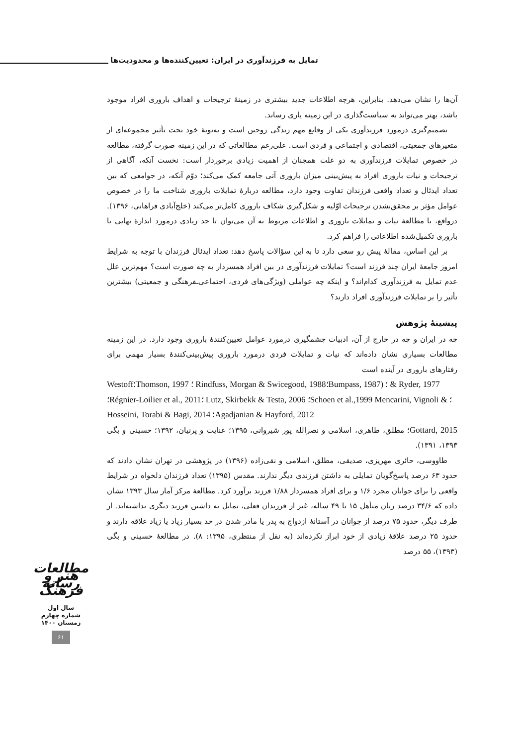تمایل به فرزندآوری در ایران: تعیین‌کننده‌ها و محدودیت‌ها
آن‌ها را نشان می‌دهد. بنابراین، هرچه اطلاعات جدید بیشتری در زمینهٔ ترجیحات و اهداف باروری افراد موجود باشد، بهتر می‌تواند به سیاست‌گذاری در این زمینه یاری رساند.
تصمیم‌گیری درمورد فرزندآوری یکی از وقایع مهم زندگی زوجین است و به‌نوبهٔ خود تحت تأثیر مجموعه‌ای از متغیرهای جمعیتی، اقتصادی و اجتماعی و فردی است. علی‌رغم مطالعاتی که در این زمینه صورت گرفته، مطالعه در خصوص تمایلات فرزندآوری به دو علت همچنان از اهمیت زیادی برخوردار است: نخست آنکه، آگاهی از ترجیحات و نیات باروری افراد به پیش‌بینی میزان باروری آتی جامعه کمک می‌کند؛ دوّم آنکه، در جوامعی که بین تعداد ایدئال و تعداد واقعی فرزندان تفاوت وجود دارد، مطالعه دربارهٔ تمایلات باروری شناخت ما را در خصوص عوامل مؤثر بر محقق‌نشدن ترجیحات اوّلیه و شکل‌گیری شکاف باروری کامل‌تر می‌کند (خلج‌آبادی فراهانی، ۱۳۹۶). درواقع، با مطالعهٔ نیات و تمایلات باروری و اطلاعات مربوط به آن می‌توان تا حد زیادی درمورد اندازهٔ نهایی یا باروری تکمیل‌شده اطلاعاتی را فراهم کرد.
بر این اساس، مقالهٔ پیش رو سعی دارد تا به این سؤالات پاسخ دهد: تعداد ایدئال فرزندان با توجه به شرایط امروز جامعهٔ ایران چند فرزند است؟ تمایلات فرزندآوری در بین افراد همسردار به چه صورت است؟ مهم‌ترین علل عدم تمایل به فرزندآوری کدام‌اند؟ و اینکه چه عواملی (ویژگی‌های فردی، اجتماعی‌ـفرهنگی و جمعیتی) بیشترین تأثیر را بر تمایلات فرزندآوری افراد دارند؟
پیشینهٔ پژوهش
چه در ایران و چه در خارج از آن، ادبیات چشمگیری درمورد عوامل تعیین‌کنندهٔ باروری وجود دارد. در این زمینه مطالعات بسیاری نشان داده‌اند که نیات و تمایلات فردی درمورد باروری پیش‌بینی‌کنندهٔ بسیار مهمی برای رفتارهای باروری در آینده است
Westoff؛Thomson, 1997 ؛ Rindfuss, Morgan & Swicegood, 1988؛Bumpass, 1987) ؛ & Ryder, 1977
؛Régnier-Loilier et al., 2011؛ Lutz, Skirbekk & Testa, 2006 ؛Schoen et al.,1999 Mencarini, Vignoli & ؛Hosseini, Torabi & Bagi, 2014 ؛Agadjanian & Hayford, 2012
Gottard, 2015؛ مطلق، طاهری، اسلامی و نصرالله پور شیروانی، ۱۳۹۵؛ عنایت و پرنیان، ۱۳۹۲؛ حسینی و بگی ۱۳۹۳، ۱۳۹۱).
طاووسی، حائری مهریزی، صدیقی، مطلق، اسلامی و نقی‌زاده (۱۳۹۶) در پژوهشی در تهران نشان دادند که حدود ۶۳ درصد پاسخ‌گویان تمایلی به داشتن فرزندی دیگر ندارند. مقدس (۱۳۹۵) تعداد فرزندان دلخواه در شرایط واقعی را برای جوانان مجرد ۱/۶ و برای افراد همسردار ۱/۸۸ فرزند برآورد کرد. مطالعهٔ مرکز آمار سال ۱۳۹۳ نشان داده که ۳۴/۶ درصد زنان متأهل ۱۵ تا ۴۹ ساله، غیر از فرزندان فعلی، تمایل به داشتن فرزند دیگری نداشته‌اند. از طرف دیگر، حدود ۷۵ درصد از جوانان در آستانهٔ ازدواج به پدر یا مادر شدن در حد بسیار زیاد یا زیاد علاقه دارند و حدود ۲۵ درصد علاقهٔ زیادی از خود ابراز نکرده‌اند (به نقل از منتظری، ۱۳۹۵: ۸). در مطالعهٔ حسینی و بگی (۱۳۹۳)، ۵۵ درصد
مطالعات هنر و رسانه فرهنگ
سال اول
شماره چهارم
زمستان ۱۴۰۰
۶۱